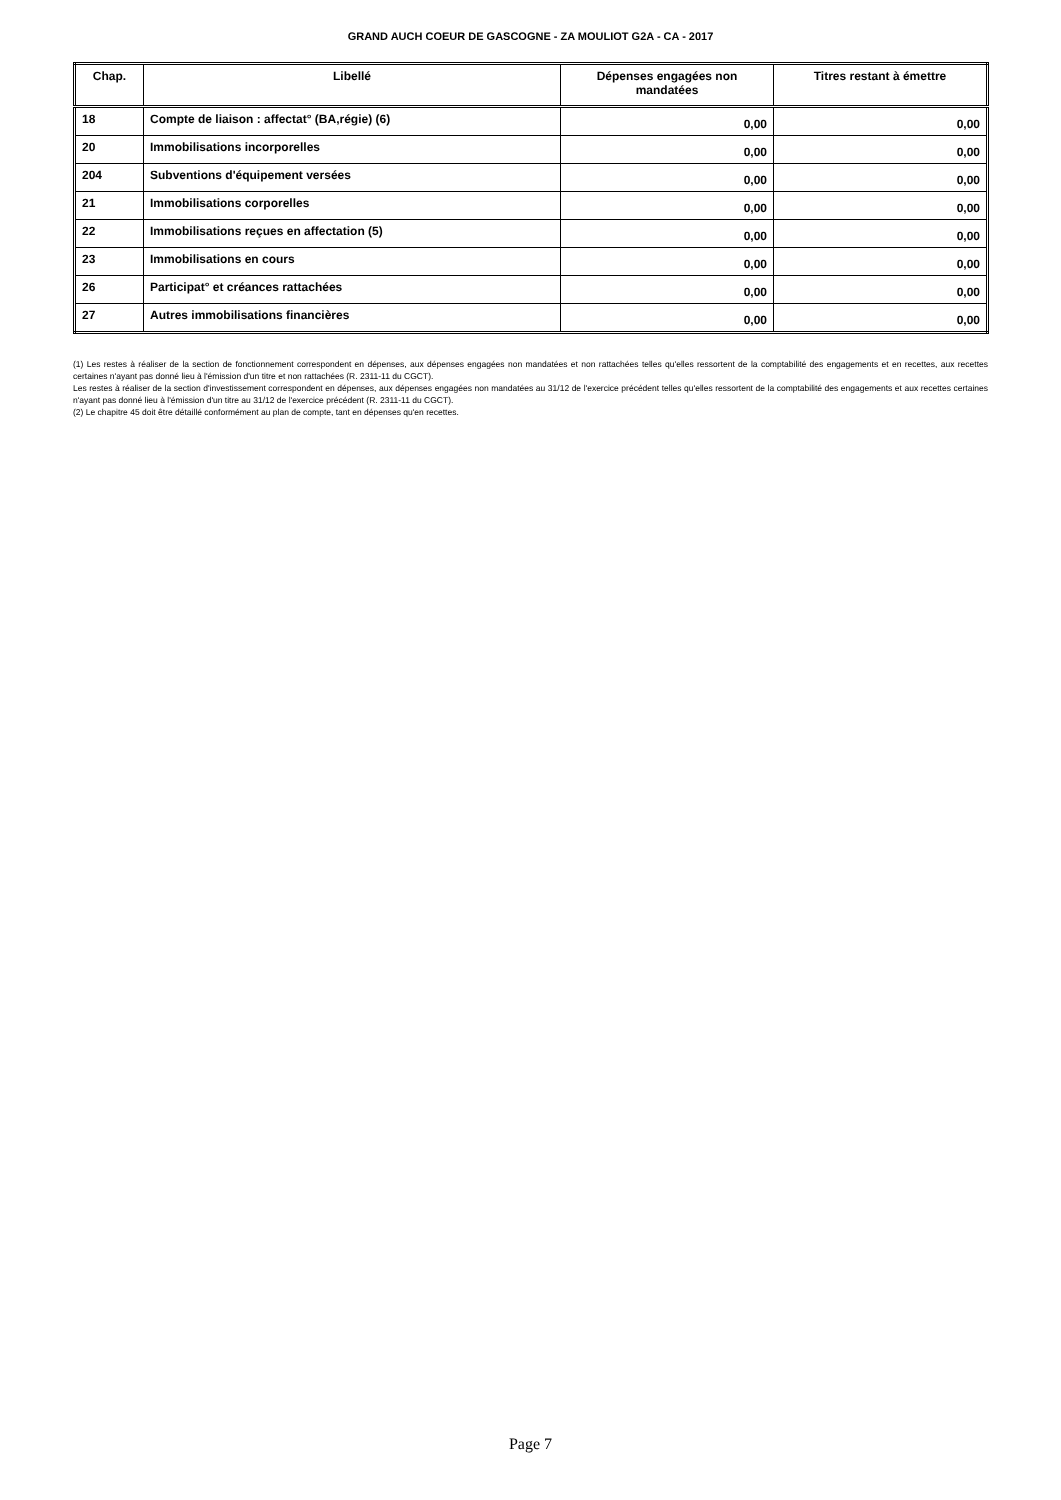GRAND AUCH COEUR DE GASCOGNE - ZA MOULIOT G2A - CA - 2017
| Chap. | Libellé | Dépenses engagées non mandatées | Titres restant à émettre |
| --- | --- | --- | --- |
| 18 | Compte de liaison : affectat° (BA,régie) (6) | 0,00 | 0,00 |
| 20 | Immobilisations incorporelles | 0,00 | 0,00 |
| 204 | Subventions d'équipement versées | 0,00 | 0,00 |
| 21 | Immobilisations corporelles | 0,00 | 0,00 |
| 22 | Immobilisations reçues en affectation (5) | 0,00 | 0,00 |
| 23 | Immobilisations en cours | 0,00 | 0,00 |
| 26 | Participat° et créances rattachées | 0,00 | 0,00 |
| 27 | Autres immobilisations financières | 0,00 | 0,00 |
(1) Les restes à réaliser de la section de fonctionnement correspondent en dépenses, aux dépenses engagées non mandatées et non rattachées telles qu'elles ressortent de la comptabilité des engagements et en recettes, aux recettes certaines n'ayant pas donné lieu à l'émission d'un titre et non rattachées (R. 2311-11 du CGCT).
Les restes à réaliser de la section d'investissement correspondent en dépenses, aux dépenses engagées non mandatées au 31/12 de l'exercice précédent telles qu'elles ressortent de la comptabilité des engagements et aux recettes certaines n'ayant pas donné lieu à l'émission d'un titre au 31/12 de l'exercice précédent (R. 2311-11 du CGCT).
(2) Le chapitre 45 doit être détaillé conformément au plan de compte, tant en dépenses qu'en recettes.
Page 7